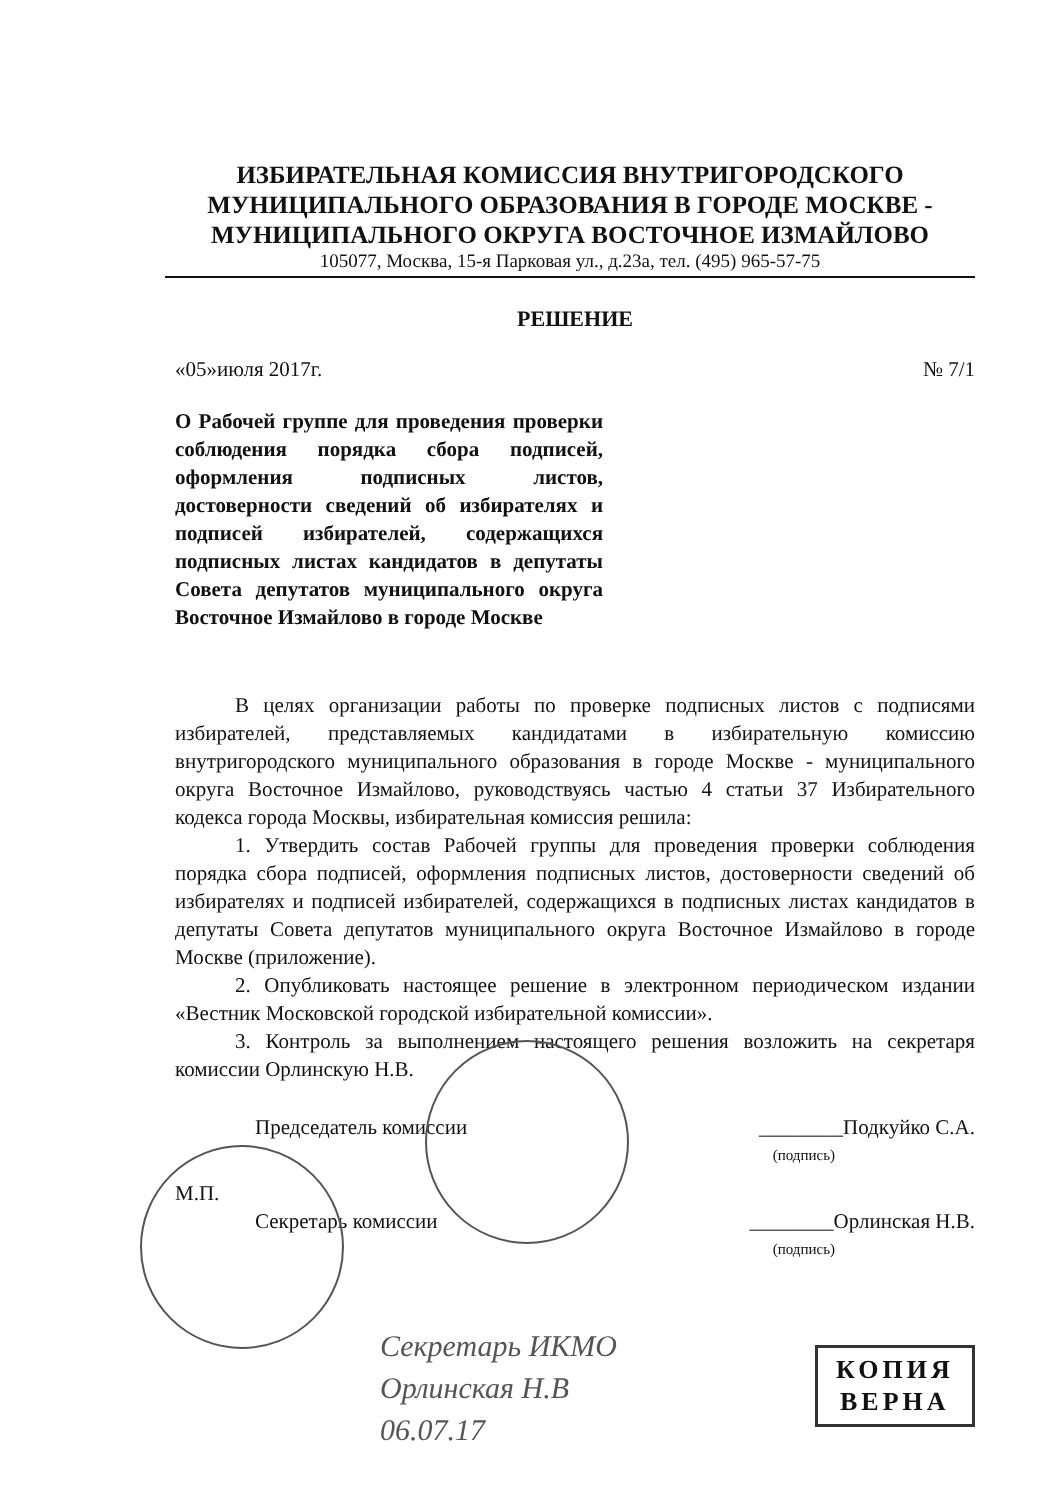ИЗБИРАТЕЛЬНАЯ КОМИССИЯ ВНУТРИГОРОДСКОГО МУНИЦИПАЛЬНОГО ОБРАЗОВАНИЯ В ГОРОДЕ МОСКВЕ - МУНИЦИПАЛЬНОГО ОКРУГА ВОСТОЧНОЕ ИЗМАЙЛОВО
105077, Москва, 15-я Парковая ул., д.23а, тел. (495) 965-57-75
РЕШЕНИЕ
«05»июля 2017г. № 7/1
О Рабочей группе для проведения проверки соблюдения порядка сбора подписей, оформления подписных листов, достоверности сведений об избирателях и подписей избирателей, содержащихся подписных листах кандидатов в депутаты Совета депутатов муниципального округа Восточное Измайлово в городе Москве
В целях организации работы по проверке подписных листов с подписями избирателей, представляемых кандидатами в избирательную комиссию внутригородского муниципального образования в городе Москве - муниципального округа Восточное Измайлово, руководствуясь частью 4 статьи 37 Избирательного кодекса города Москвы, избирательная комиссия решила:
1. Утвердить состав Рабочей группы для проведения проверки соблюдения порядка сбора подписей, оформления подписных листов, достоверности сведений об избирателях и подписей избирателей, содержащихся в подписных листах кандидатов в депутаты Совета депутатов муниципального округа Восточное Измайлово в городе Москве (приложение).
2. Опубликовать настоящее решение в электронном периодическом издании «Вестник Московской городской избирательной комиссии».
3. Контроль за выполнением настоящего решения возложить на секретаря комиссии Орлинскую Н.В.
Председатель комиссии ________Подкуйко С.А.
(подпись)
М.П.
Секретарь комиссии ________Орлинская Н.В.
(подпись)
Секретарь ИКМО
Орлинская Н.В
06.07.17
КОПИЯ
ВЕРНА